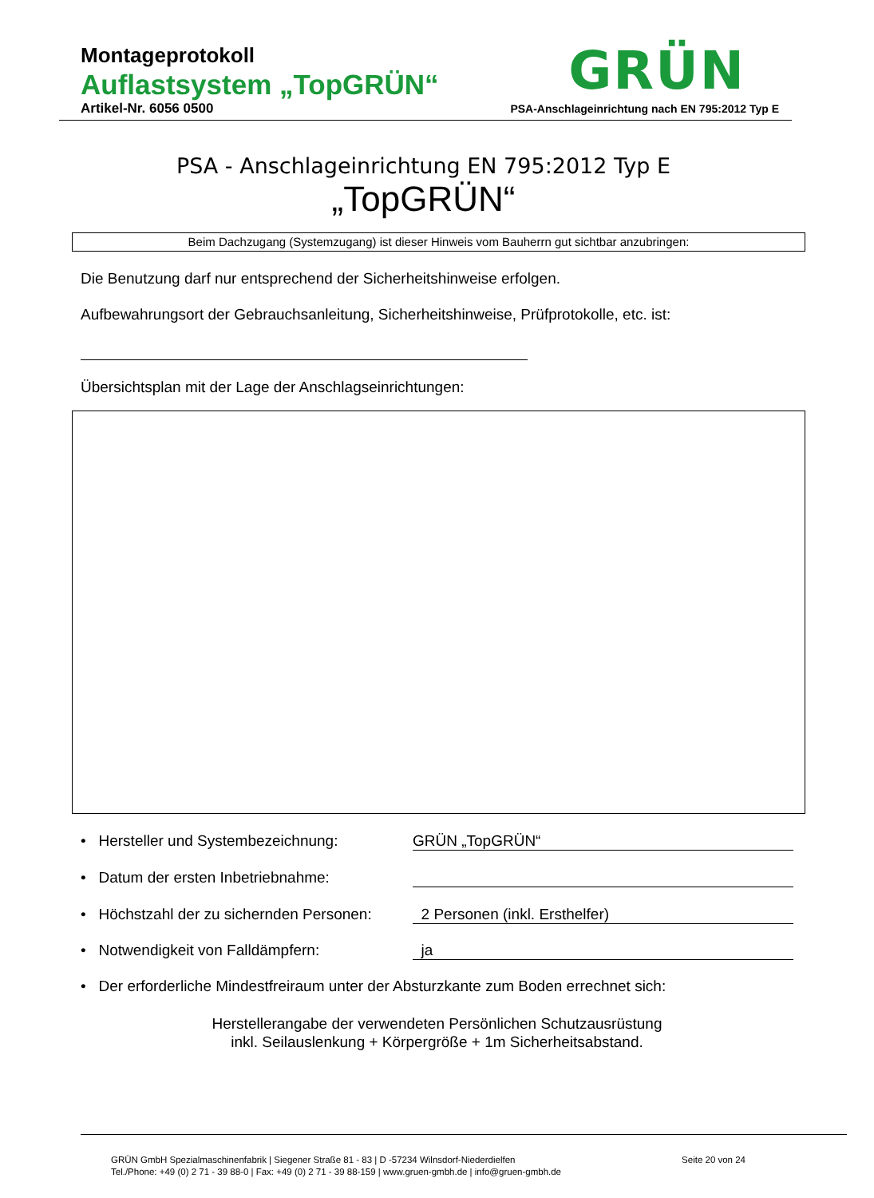Montageprotokoll
Auflastsystem „TopGRÜN“
Artikel-Nr. 6056 0500
GRÜN
PSA-Anschlageinrichtung nach EN 795:2012 Typ E
PSA - Anschlageinrichtung EN 795:2012 Typ E
„TopGRÜN“
Beim Dachzugang (Systemzugang) ist dieser Hinweis vom Bauherrn gut sichtbar anzubringen:
Die Benutzung darf nur entsprechend der Sicherheitshinweise erfolgen.
Aufbewahrungsort der Gebrauchsanleitung, Sicherheitshinweise, Prüfprotokolle, etc. ist:
Übersichtsplan mit der Lage der Anschlagseinrichtungen:
• Hersteller und Systembezeichnung: GRÜN „TopGRÜN“
• Datum der ersten Inbetriebnahme:
• Höchstzahl der zu sichernden Personen: 2 Personen (inkl. Ersthelfer)
• Notwendigkeit von Falldämpfern: ja
• Der erforderliche Mindestfreiraum unter der Absturzkante zum Boden errechnet sich:
Herstellerangabe der verwendeten Persönlichen Schutzausrüstung
inkl. Seilauslenkung + Körpergröße + 1m Sicherheitsabstand.
Seite 20 von 24 GRÜN GmbH Spezialmaschinenfabrik | Siegener Straße 81 - 83 | D -57234 Wilnsdorf-Niederdielfen
Tel./Phone: +49 (0) 2 71 - 39 88-0 | Fax: +49 (0) 2 71 - 39 88-159 | www.gruen-gmbh.de | info@gruen-gmbh.de